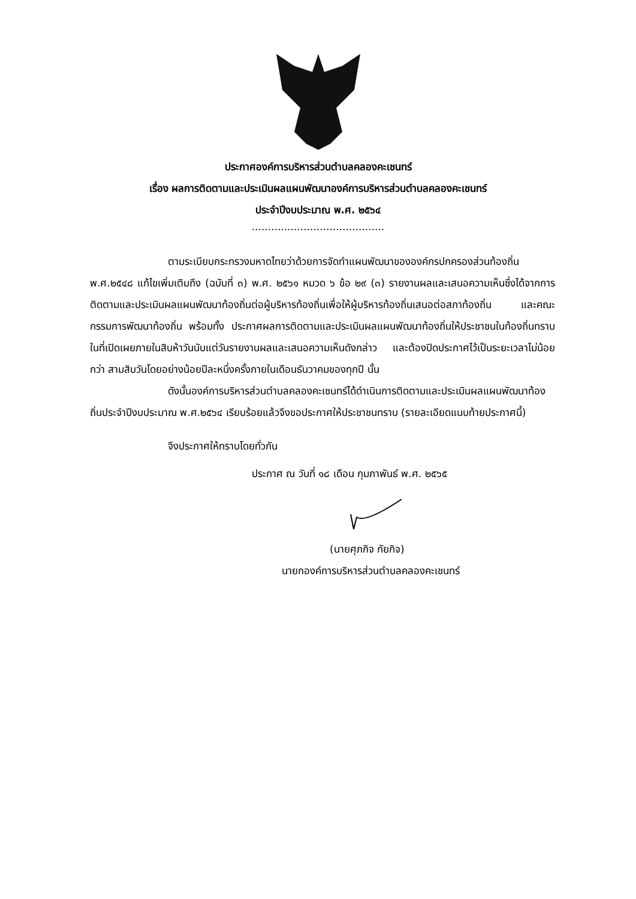ประกาศองค์การบริหารส่วนตำบลคลองคะเชนทร์
เรื่อง ผลการติดตามและประเมินผลแผนพัฒนาองค์การบริหารส่วนตำบลคลองคะเชนทร์
ประจำปีงบประมาณ พ.ศ. ๒๕๖๔
.........................................
ตามระเบียบกระทรวงมหาดไทยว่าด้วยการจัดทำแผนพัฒนาขององค์กรปกครองส่วนท้องถิ่น พ.ศ.๒๕๔๘ แก้ไขเพิ่มเติมถึง (ฉบับที่ ๓) พ.ศ. ๒๕๖๑ หมวด ๖ ข้อ ๒๙ (๓) รายงานผลและเสนอความเห็นซึ่งได้จากการติดตามและประเมินผลแผนพัฒนาท้องถิ่นต่อผู้บริหารท้องถิ่นเพื่อให้ผู้บริหารท้องถิ่นเสนอต่อสภาท้องถิ่น และคณะกรรมการพัฒนาท้องถิ่น พร้อมทั้ง ประกาศผลการติดตามและประเมินผลแผนพัฒนาท้องถิ่นให้ประชาชนในท้องถิ่นทราบในที่เปิดเผยภายในสิบห้าวันนับแต่วันรายงานผลและเสนอความเห็นดังกล่าว และต้องปิดประกาศไว้เป็นระยะเวลาไม่น้อยกว่า สามสิบวันโดยอย่างน้อยปีละหนึ่งครั้งภายในเดือนธันวาคมของทุกปี นั้น
ดังนั้นองค์การบริหารส่วนตำบลคลองคะเชนทร์ได้ดำเนินการติดตามและประเมินผลแผนพัฒนาท้องถิ่นประจำปีงบประมาณ พ.ศ.๒๕๖๔ เรียบร้อยแล้วจึงขอประกาศให้ประชาชนทราบ (รายละเอียดแนบท้ายประกาศนี้)
จึงประกาศให้ทราบโดยทั่วกัน
ประกาศ ณ วันที่ ๑๘ เดือน กุมภาพันธ์ พ.ศ. ๒๕๖๕
(นายศุภกิจ กัยกิจ)
นายกองค์การบริหารส่วนตำบลคลองคะเชนทร์